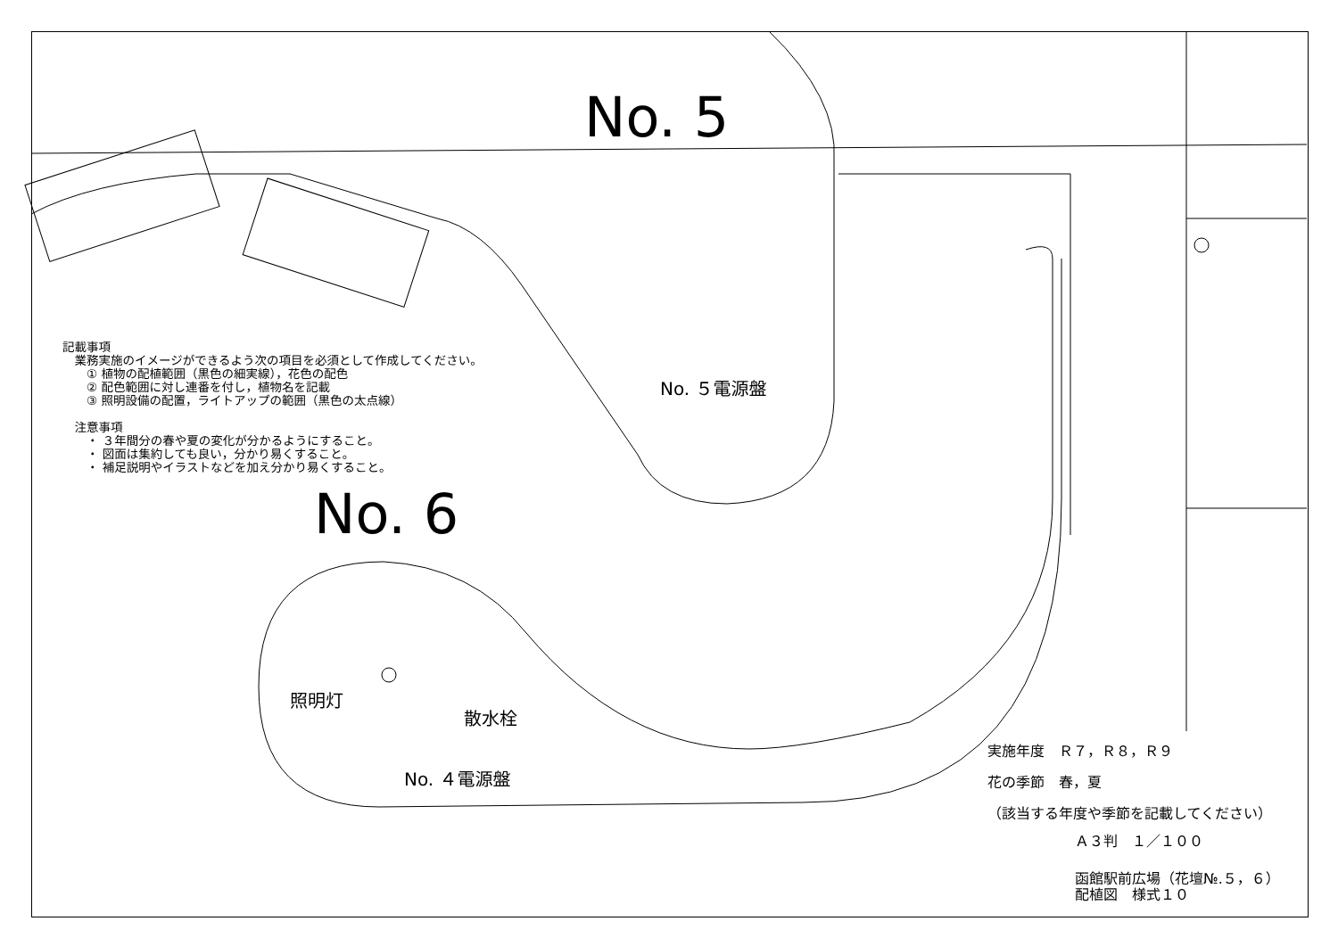No. 5
No. 6
No. ５電源盤
No. ４電源盤
照明灯
散水栓
記載事項
　業務実施のイメージができるよう次の項目を必須として作成してください。
　　① 植物の配植範囲（黒色の細実線），花色の配色
　　② 配色範囲に対し連番を付し，植物名を記載
　　③ 照明設備の配置，ライトアップの範囲（黒色の太点線）
　注意事項
　　・ ３年間分の春や夏の変化が分かるようにすること。
　　・ 図面は集約しても良い，分かり易くすること。
　　・ 補足説明やイラストなどを加え分かり易くすること。
実施年度　Ｒ７，Ｒ８，Ｒ９
花の季節　春，夏
（該当する年度や季節を記載してください）
Ａ３判　１／１００
函館駅前広場（花壇№.５，６）
配植図　様式１０